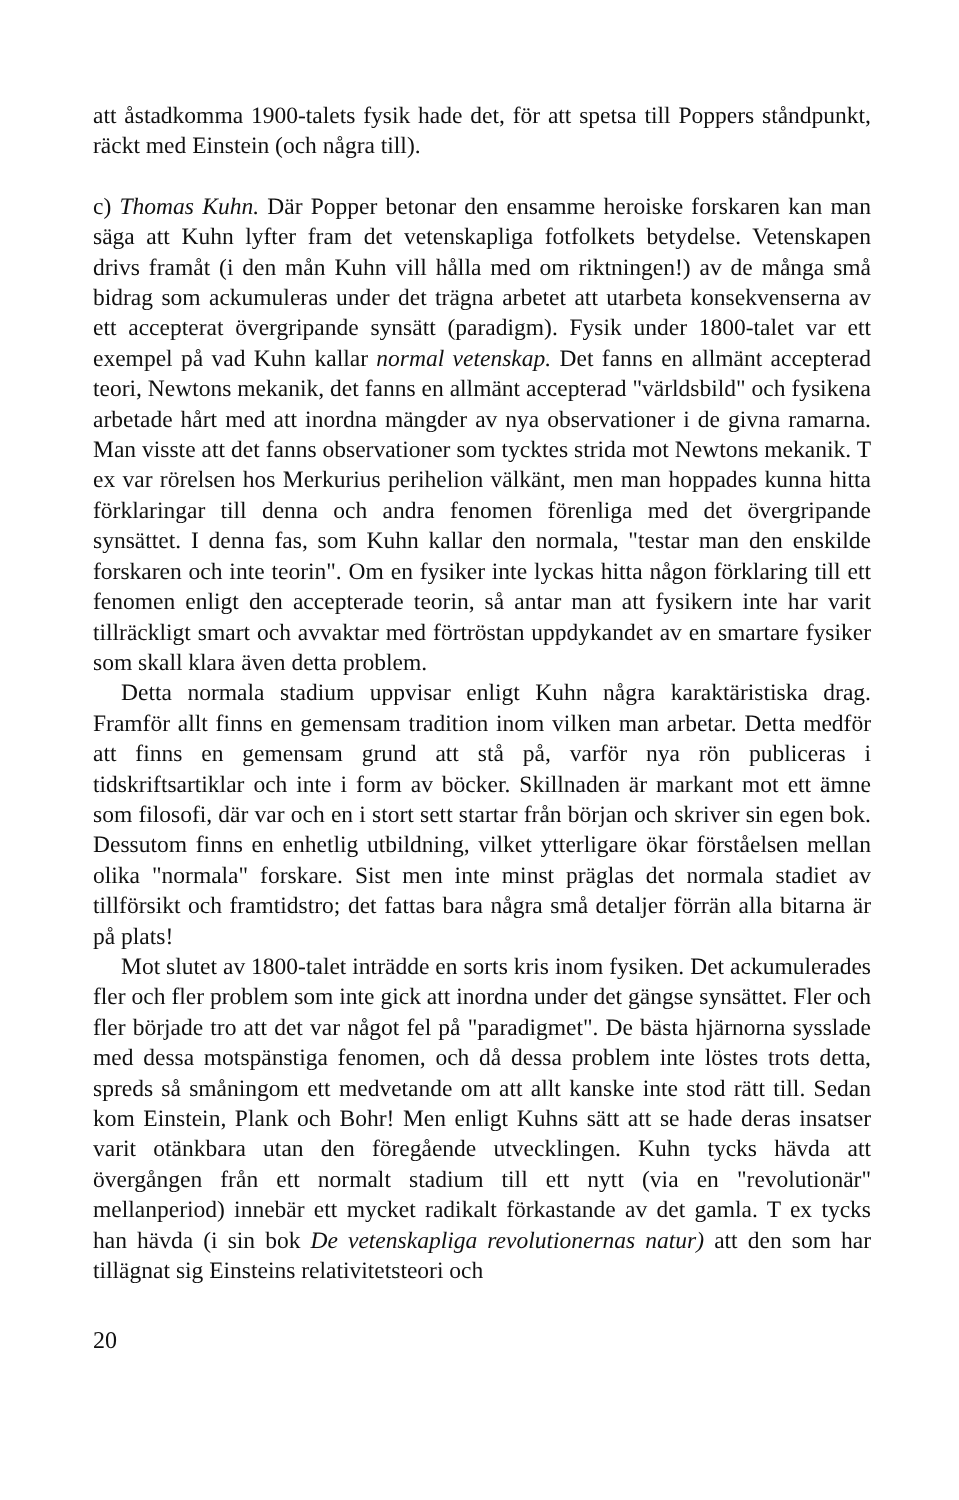att åstadkomma 1900-talets fysik hade det, för att spetsa till Poppers ståndpunkt, räckt med Einstein (och några till).
c) Thomas Kuhn. Där Popper betonar den ensamme heroiske forskaren kan man säga att Kuhn lyfter fram det vetenskapliga fotfolkets betydelse. Vetenskapen drivs framåt (i den mån Kuhn vill hålla med om riktningen!) av de många små bidrag som ackumuleras under det trägna arbetet att utarbeta konsekvenserna av ett accepterat övergripande synsätt (paradigm). Fysik under 1800-talet var ett exempel på vad Kuhn kallar normal vetenskap. Det fanns en allmänt accepterad teori, Newtons mekanik, det fanns en allmänt accepterad "världsbild" och fysikena arbetade hårt med att inordna mängder av nya observationer i de givna ramarna. Man visste att det fanns observationer som tycktes strida mot Newtons mekanik. T ex var rörelsen hos Merkurius perihelion välkänt, men man hoppades kunna hitta förklaringar till denna och andra fenomen förenliga med det övergripande synsättet. I denna fas, som Kuhn kallar den normala, "testar man den enskilde forskaren och inte teorin". Om en fysiker inte lyckas hitta någon förklaring till ett fenomen enligt den accepterade teorin, så antar man att fysikern inte har varit tillräckligt smart och avvaktar med förtröstan uppdykandet av en smartare fysiker som skall klara även detta problem.
Detta normala stadium uppvisar enligt Kuhn några karaktäristiska drag. Framför allt finns en gemensam tradition inom vilken man arbetar. Detta medför att finns en gemensam grund att stå på, varför nya rön publiceras i tidskriftsartiklar och inte i form av böcker. Skillnaden är markant mot ett ämne som filosofi, där var och en i stort sett startar från början och skriver sin egen bok. Dessutom finns en enhetlig utbildning, vilket ytterligare ökar förståelsen mellan olika "normala" forskare. Sist men inte minst präglas det normala stadiet av tillförsikt och framtidstro; det fattas bara några små detaljer förrän alla bitarna är på plats!
Mot slutet av 1800-talet inträdde en sorts kris inom fysiken. Det ackumulerades fler och fler problem som inte gick att inordna under det gängse synsättet. Fler och fler började tro att det var något fel på "paradigmet". De bästa hjärnorna sysslade med dessa motspänstiga fenomen, och då dessa problem inte löstes trots detta, spreds så småningom ett medvetande om att allt kanske inte stod rätt till. Sedan kom Einstein, Plank och Bohr! Men enligt Kuhns sätt att se hade deras insatser varit otänkbara utan den föregående utvecklingen. Kuhn tycks hävda att övergången från ett normalt stadium till ett nytt (via en "revolutionär" mellanperiod) innebär ett mycket radikalt förkastande av det gamla. T ex tycks han hävda (i sin bok De vetenskapliga revolutionernas natur) att den som har tillägnat sig Einsteins relativitetsteori och
20